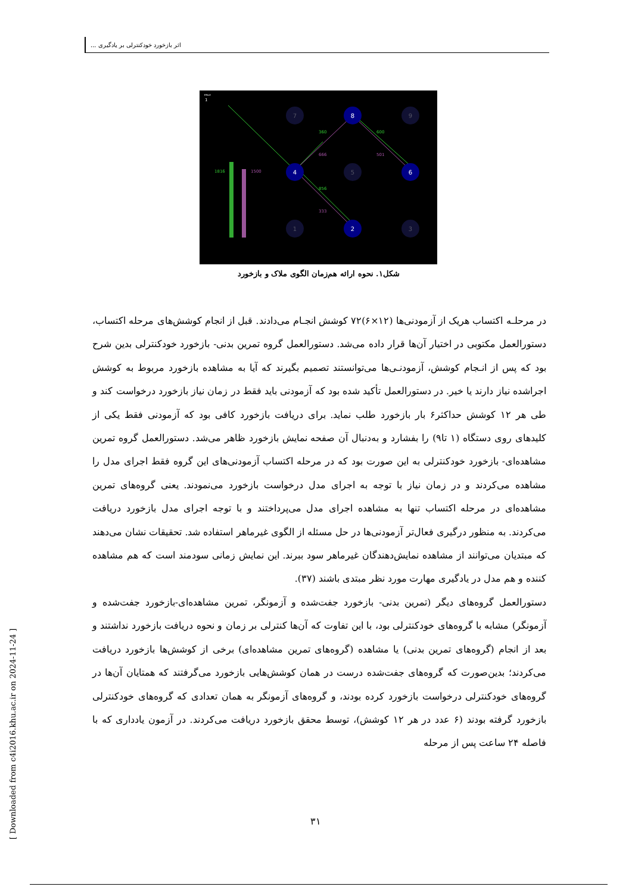اثر بازخورد خودکنترلی بر یادگیری ...
Effort
1
1816
1500
360
666
600
501
856
333
7
8
9
4
5
6
1
2
3
شکل۱. نحوه ارائه هم‌زمان الگوی ملاک و بازخورد
در مرحلـه اکتساب هریک از آزمودنی‌ها (۱۲×۶)۷۲ کوشش انجـام می‌دادند. قبل از انجام کوشش‌های مرحله اکتساب، دستورالعمل مکتوبی در اختیار آن‌ها قرار داده می‌شد. دستورالعمل گروه تمرین بدنی- بازخورد خودکنترلی بدین شرح بود که پس از انـجام کوشش، آزمودنـی‌ها می‌توانستند تصمیم بگیرند که آیا به مشاهده بازخورد مربوط به کوشش اجراشده نیاز دارند یا خیر. در دستورالعمل تأکید شده بود که آزمودنی باید فقط در زمان نیاز بازخورد درخواست کند و طی هر ۱۲ کوشش حداکثر۶ بار بازخورد طلب نماید. برای دریافت بازخورد کافی بود که آزمودنی فقط یکی از کلیدهای روی دستگاه (۱ تا۹) را بفشارد و به‌دنبال آن صفحه نمایش بازخورد ظاهر می‌شد. دستورالعمل گروه تمرین مشاهده‌ای- بازخورد خودکنترلی به این صورت بود که در مرحله اکتساب آزمودنی‌های این گروه فقط اجرای مدل را مشاهده می‌کردند و در زمان نیاز با توجه به اجرای مدل درخواست بازخورد می‌نمودند. یعنی گروه‌های تمرین مشاهده‌ای در مرحله اکتساب تنها به مشاهده اجرای مدل می‌پرداختند و با توجه اجرای مدل بازخورد دریافت می‌کردند. به منظور درگیری فعال‌تر آزمودنی‌ها در حل مسئله از الگوی غیرماهر استفاده شد. تحقیقات نشان می‌دهند که مبتدیان می‌توانند از مشاهده نمایش‌دهندگان غیرماهر سود ببرند. این نمایش زمانی سودمند است که هم مشاهده کننده و هم مدل در یادگیری مهارت مورد نظر مبتدی باشند (۳۷).
دستورالعمل گروه‌های دیگر (تمرین بدنی- بازخورد جفت‌شده و آزمونگر، تمرین مشاهده‌ای-بازخورد جفت‌شده و آزمونگر) مشابه با گروه‌های خودکنترلی بود، با این تفاوت که آن‌ها کنترلی بر زمان و نحوه دریافت بازخورد نداشتند و بعد از انجام (گروه‌های تمرین بدنی) یا مشاهده (گروه‌های تمرین مشاهده‌ای) برخی از کوشش‌ها بازخورد دریافت می‌کردند؛ بدین‌صورت که گروه‌های جفت‌شده درست در همان کوشش‌هایی بازخورد می‌گرفتند که همتایان آن‌ها در گروه‌های خودکنترلی درخواست بازخورد کرده بودند، و گروه‌های آزمونگر به همان تعدادی که گروه‌های خودکنترلی بازخورد گرفته بودند (۶ عدد در هر ۱۲ کوشش)، توسط محقق بازخورد دریافت می‌کردند. در آزمون یادداری که با فاصله ۲۴ ساعت پس از مرحله
۳۱
[ Downloaded from c4i2016.khu.ac.ir on 2024-11-24 ]